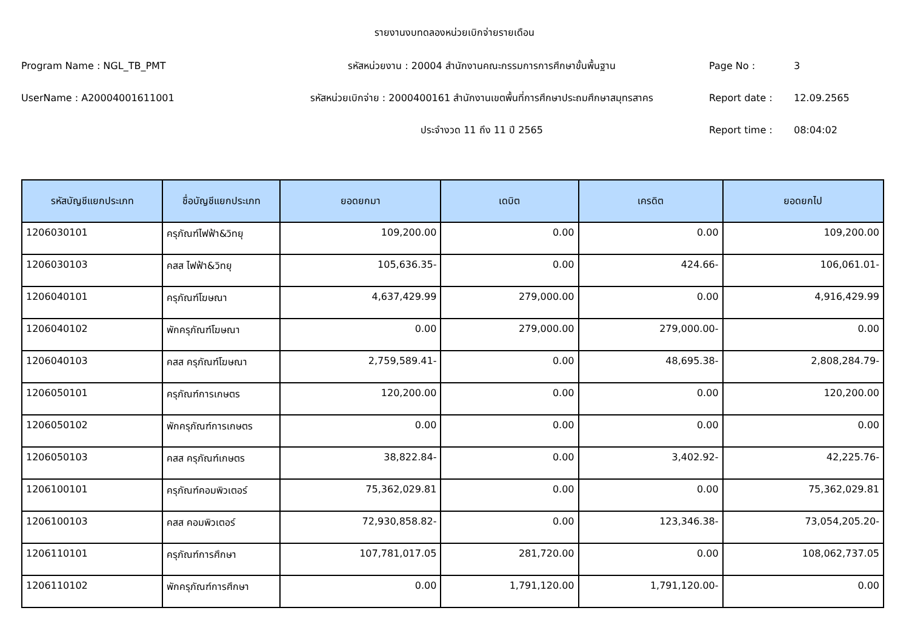รายงานงบทดลองหน่วยเบิกจ่ายรายเดือน
Program Name : NGL_TB_PMT รหัสหน่วยงาน : 20004 สำนักงานคณะกรรมการการศึกษาขั้นพื้นฐาน Page No : 3
UserName : A20004001611001
รหัสหน่วยเบิกจ่าย : 2000400161 สำนักงานเขตพื้นที่การศึกษาประถมศึกษาสมุทรสาคร
Report date : 12.09.2565
ประจำงวด 11 ถึง 11 ปี 2565 Report time : 08:04:02
| รหัสบัญชีแยกประเภท | ชื่อบัญชีแยกประเภท | ยอดยกมา | เดบิต | เครดิต | ยอดยกไป |
| --- | --- | --- | --- | --- | --- |
| 1206030101 | ครุภัณฑ์ไฟฟ้า&วิทยุ | 109,200.00 | 0.00 | 0.00 | 109,200.00 |
| 1206030103 | คสส ไฟฟ้า&วิทยุ | 105,636.35- | 0.00 | 424.66- | 106,061.01- |
| 1206040101 | ครุภัณฑ์โฆษณา | 4,637,429.99 | 279,000.00 | 0.00 | 4,916,429.99 |
| 1206040102 | พักครุภัณฑ์โฆษณา | 0.00 | 279,000.00 | 279,000.00- | 0.00 |
| 1206040103 | คสส ครุภัณฑ์โฆษณา | 2,759,589.41- | 0.00 | 48,695.38- | 2,808,284.79- |
| 1206050101 | ครุภัณฑ์การเกษตร | 120,200.00 | 0.00 | 0.00 | 120,200.00 |
| 1206050102 | พักครุภัณฑ์การเกษตร | 0.00 | 0.00 | 0.00 | 0.00 |
| 1206050103 | คสส ครุภัณฑ์เกษตร | 38,822.84- | 0.00 | 3,402.92- | 42,225.76- |
| 1206100101 | ครุภัณฑ์คอมพิวเตอร์ | 75,362,029.81 | 0.00 | 0.00 | 75,362,029.81 |
| 1206100103 | คสส คอมพิวเตอร์ | 72,930,858.82- | 0.00 | 123,346.38- | 73,054,205.20- |
| 1206110101 | ครุภัณฑ์การศึกษา | 107,781,017.05 | 281,720.00 | 0.00 | 108,062,737.05 |
| 1206110102 | พักครุภัณฑ์การศึกษา | 0.00 | 1,791,120.00 | 1,791,120.00- | 0.00 |